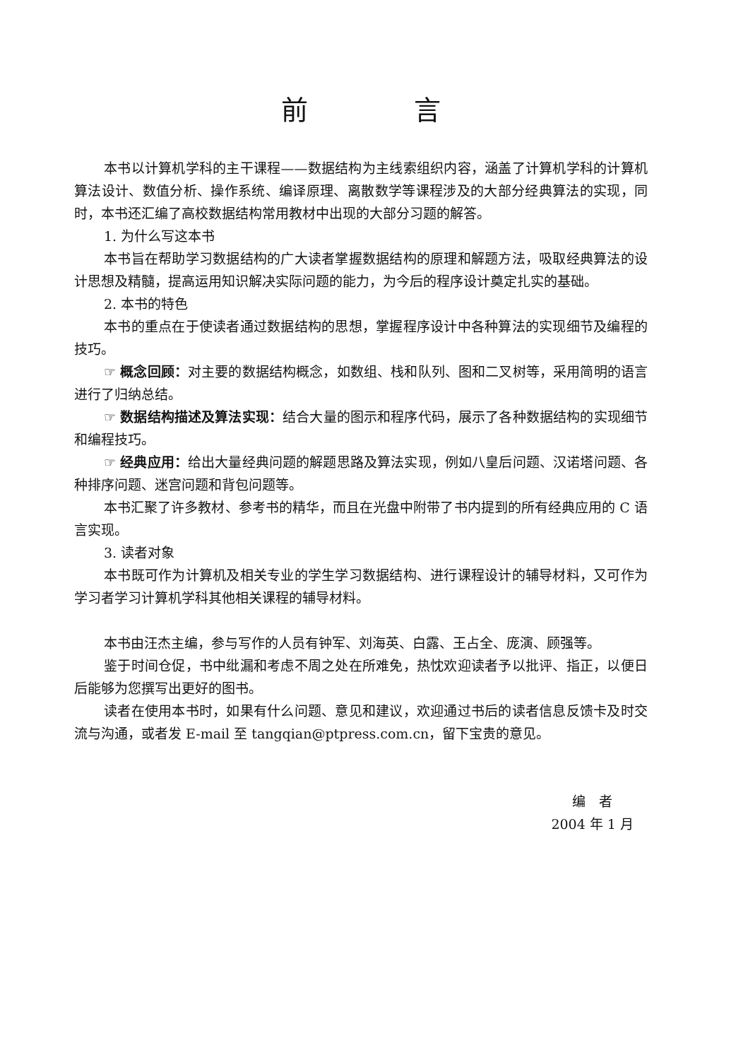前言
本书以计算机学科的主干课程——数据结构为主线索组织内容，涵盖了计算机学科的计算机算法设计、数值分析、操作系统、编译原理、离散数学等课程涉及的大部分经典算法的实现，同时，本书还汇编了高校数据结构常用教材中出现的大部分习题的解答。
1. 为什么写这本书
本书旨在帮助学习数据结构的广大读者掌握数据结构的原理和解题方法，吸取经典算法的设计思想及精髓，提高运用知识解决实际问题的能力，为今后的程序设计奠定扎实的基础。
2. 本书的特色
本书的重点在于使读者通过数据结构的思想，掌握程序设计中各种算法的实现细节及编程的技巧。
☞ 概念回顾：对主要的数据结构概念，如数组、栈和队列、图和二叉树等，采用简明的语言进行了归纳总结。
☞ 数据结构描述及算法实现：结合大量的图示和程序代码，展示了各种数据结构的实现细节和编程技巧。
☞ 经典应用：给出大量经典问题的解题思路及算法实现，例如八皇后问题、汉诺塔问题、各种排序问题、迷宫问题和背包问题等。
本书汇聚了许多教材、参考书的精华，而且在光盘中附带了书内提到的所有经典应用的 C 语言实现。
3. 读者对象
本书既可作为计算机及相关专业的学生学习数据结构、进行课程设计的辅导材料，又可作为学习者学习计算机学科其他相关课程的辅导材料。
本书由汪杰主编，参与写作的人员有钟军、刘海英、白露、王占全、庞演、顾强等。
鉴于时间仓促，书中纰漏和考虑不周之处在所难免，热忱欢迎读者予以批评、指正，以便日后能够为您撰写出更好的图书。
读者在使用本书时，如果有什么问题、意见和建议，欢迎通过书后的读者信息反馈卡及时交流与沟通，或者发 E-mail 至 tangqian@ptpress.com.cn，留下宝贵的意见。
编　者
2004 年 1 月